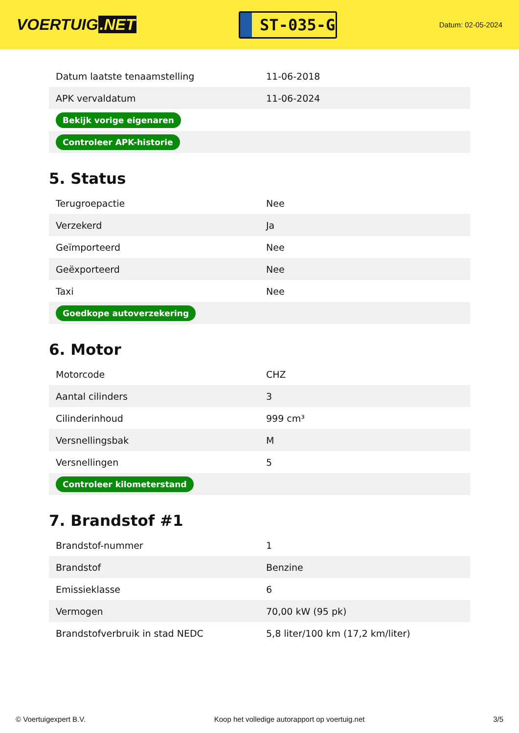VOERTUIG.NET
ST-035-G
Datum: 02-05-2024
| Datum laatste tenaamstelling | 11-06-2018 |
| APK vervaldatum | 11-06-2024 |
| Bekijk vorige eigenaren | |
| Controleer APK-historie | |
5. Status
| Terugroepactie | Nee |
| Verzekerd | Ja |
| Geïmporteerd | Nee |
| Geëxporteerd | Nee |
| Taxi | Nee |
| Goedkope autoverzekering | |
6. Motor
| Motorcode | CHZ |
| Aantal cilinders | 3 |
| Cilinderinhoud | 999 cm³ |
| Versnellingsbak | M |
| Versnellingen | 5 |
| Controleer kilometerstand | |
7. Brandstof #1
| Brandstof-nummer | 1 |
| Brandstof | Benzine |
| Emissieklasse | 6 |
| Vermogen | 70,00 kW (95 pk) |
| Brandstofverbruik in stad NEDC | 5,8 liter/100 km (17,2 km/liter) |
© Voertuigexpert B.V. Koop het volledige autorapport op voertuig.net 3/5